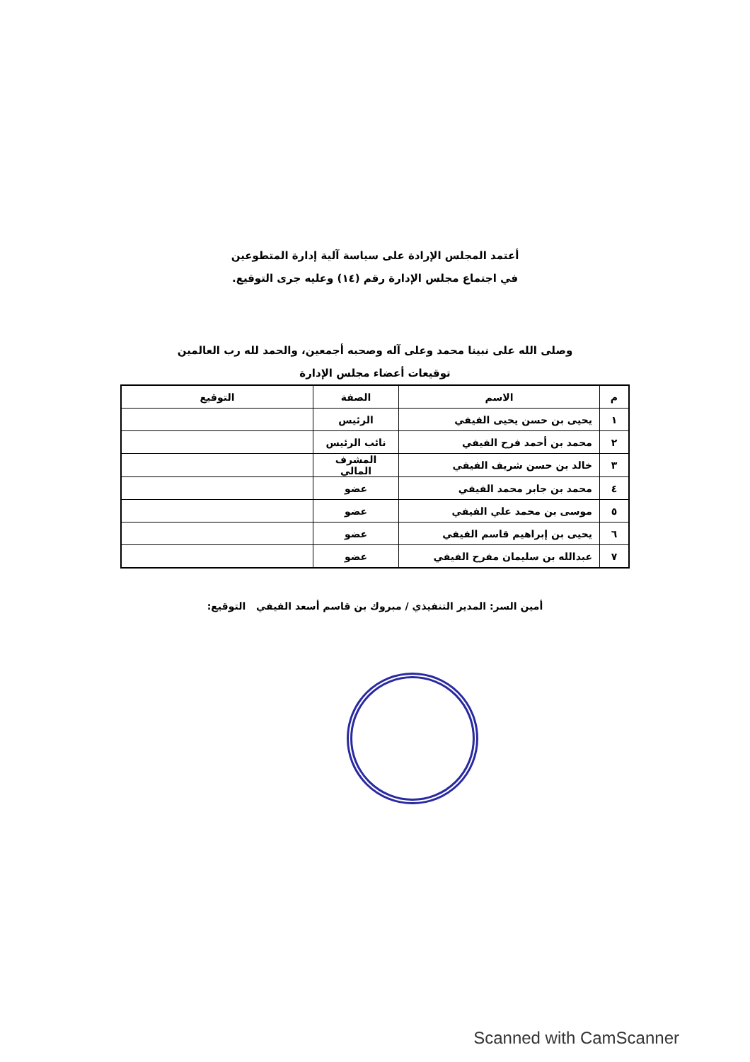أعتمد المجلس الإرادة على سياسة آلية إدارة المتطوعين
في اجتماع مجلس الإدارة رقم (١٤) وعليه جرى التوقيع.
وصلى الله على نبينا محمد وعلى آله وصحبه أجمعين، والحمد لله رب العالمين
توقيعات أعضاء مجلس الإدارة
| م | الاسم | الصفة | التوقيع |
| --- | --- | --- | --- |
| ١ | يحيى بن حسن يحيى الفيفي | الرئيس | |
| ٢ | محمد بن أحمد فرح الفيفي | نائب الرئيس | |
| ٣ | خالد بن حسن شريف الفيفي | المشرف المالي | |
| ٤ | محمد بن جابر محمد الفيفي | عضو | |
| ٥ | موسى بن محمد علي الفيفي | عضو | |
| ٦ | يحيى بن إبراهيم قاسم الفيفي | عضو | |
| ٧ | عبدالله بن سليمان مفرح الفيفي | عضو | |
أمين السر: المدير التنفيذي / مبروك بن قاسم أسعد الفيفي التوقيع:
Scanned with CamScanner